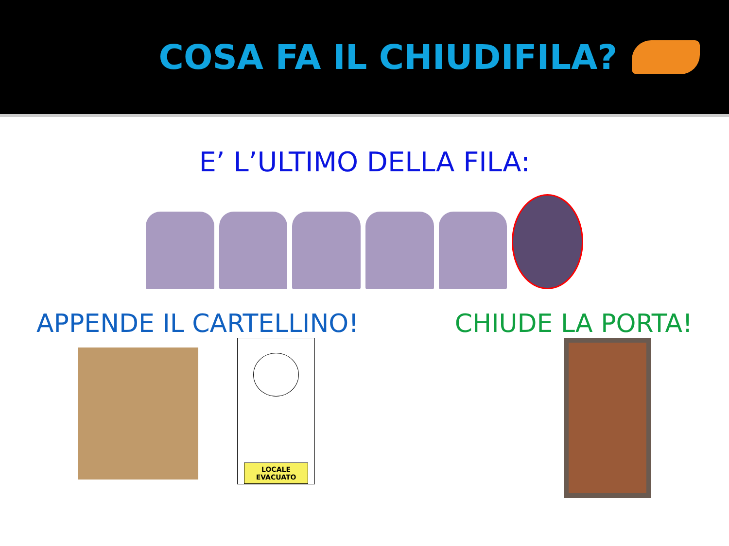COSA FA IL CHIUDIFILA?
E’ L’ULTIMO DELLA FILA:
APPENDE IL CARTELLINO! CHIUDE LA PORTA!
LOCALE
EVACUATO